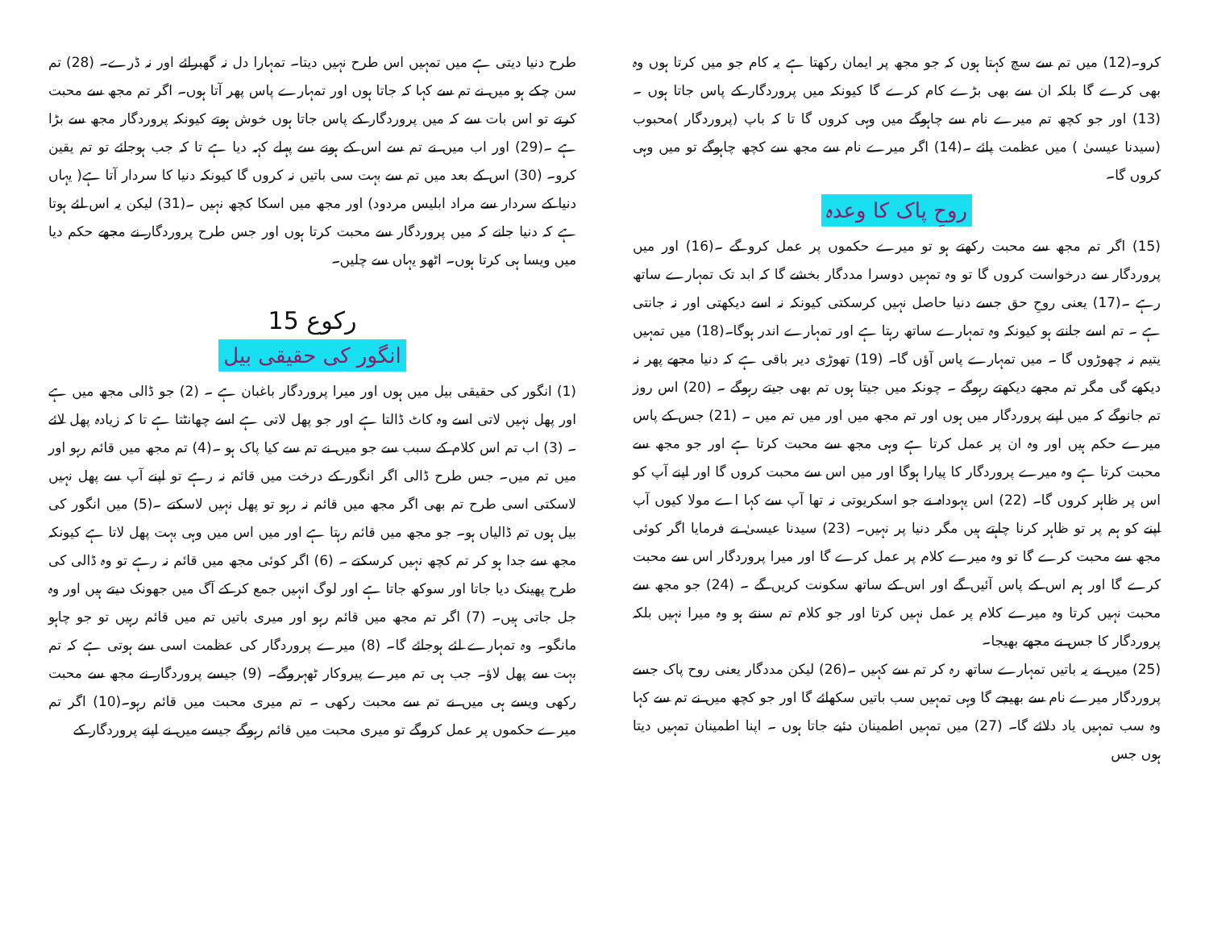کرو۔(12) میں تم سے سچ کہتا ہوں کہ جو مجھ پر ایمان رکھتا ہے یہ کام جو میں کرتا ہوں وہ بھی کرے گا بلکہ ان سے بھی بڑے کام کرے گا کیونکہ میں پروردگار کے پاس جاتا ہوں ۔ (13) اور جو کچھ تم میرے نام سے چاہوگے میں وہی کروں گا تا کہ باپ (پروردگار )محبوب (سیدنا عیسیٰ ) میں عظمت پائے ۔(14) اگر میرے نام سے مجھ سے کچھ چاہوگے تو میں وہی کروں گا۔
روحِ پاک کا وعدہ
(15) اگر تم مجھ سے محبت رکھتے ہو تو میرے حکموں پر عمل کرو گے ۔(16) اور میں پروردگار سے درخواست کروں گا تو وہ تمہیں دوسرا مددگار بخشے گا کہ ابد تک تمہارے ساتھ رہے ۔(17) یعنی روحِ حق جسے دنیا حاصل نہیں کرسکتی کیونکہ نہ اسے دیکھتی اور نہ جانتی ہے ۔ تم اسے جانتے ہو کیونکہ وہ تمہارے ساتھ رہتا ہے اور تمہارے اندر ہوگا۔(18) میں تمہیں یتیم نہ چھوڑوں گا ۔ میں تمہارے پاس آؤں گا۔ (19) تھوڑی دیر باقی ہے کہ دنیا مجھے پھر نہ دیکھے گی مگر تم مجھے دیکھتے رہوگے ۔ چونکہ میں جیتا ہوں تم بھی جیتے رہوگے ۔ (20) اس روز تم جانوگے کہ میں اپنے پروردگار میں ہوں اور تم مجھ میں اور میں تم میں ۔ (21) جس کے پاس میرے حکم ہیں اور وہ ان پر عمل کرتا ہے وہی مجھ سے محبت کرتا ہے اور جو مجھ سے محبت کرتا ہے وہ میرے پروردگار کا پیارا ہوگا اور میں اس سے محبت کروں گا اور اپنے آپ کو اس پر ظاہر کروں گا۔ (22) اس یہوداہ نے جو اسکریوتی نہ تھا آپ سے کہا اے مولا کیوں آپ اپنے کو ہم پر تو ظاہر کرنا چاہتے ہیں مگر دنیا پر نہیں۔ (23) سیدنا عیسیٰ نے فرمایا اگر کوئی مجھ سے محبت کرے گا تو وہ میرے کلام پر عمل کرے گا اور میرا پروردگار اس سے محبت کرے گا اور ہم اس کے پاس آئیں گے اور اس کے ساتھ سکونت کریں گے ۔ (24) جو مجھ سے محبت نہیں کرتا وہ میرے کلام پر عمل نہیں کرتا اور جو کلام تم سنتے ہو وہ میرا نہیں بلکہ پروردگار کا جس نے مجھے بھیجا۔
(25) میں نے یہ باتیں تمہارے ساتھ رہ کر تم سے کہیں ۔(26) لیکن مددگار یعنی روح پاک جسے پروردگار میرے نام سے بھیجے گا وہی تمہیں سب باتیں سکھائے گا اور جو کچھ میں نے تم سے کہا وہ سب تمہیں یاد دلائے گا۔ (27) میں تمہیں اطمینان دئیے جاتا ہوں ۔ اپنا اطمینان تمہیں دیتا ہوں جس
طرح دنیا دیتی ہے میں تمہیں اس طرح نہیں دیتا۔ تمہارا دل نہ گھبرائے اور نہ ڈرے۔ (28) تم سن چکے ہو میں نے تم سے کہا کہ جاتا ہوں اور تمہارے پاس پھر آتا ہوں۔ اگر تم مجھ سے محبت کرتے تو اس بات سے کہ میں پروردگار کے پاس جاتا ہوں خوش ہوتے کیونکہ پروردگار مجھ سے بڑا ہے ۔(29) اور اب میں نے تم سے اس کے ہونے سے پہلے کہہ دیا ہے تا کہ جب ہوجائے تو تم یقین کرو۔ (30) اس کے بعد میں تم سے بہت سی باتیں نہ کروں گا کیونکہ دنیا کا سردار آتا ہے( یہاں دنیا کے سردار سے مراد ابلیس مردود) اور مجھ میں اسکا کچھ نہیں ۔(31) لیکن یہ اس لئے ہوتا ہے کہ دنیا جانے کہ میں پروردگار سے محبت کرتا ہوں اور جس طرح پروردگار نے مجھے حکم دیا میں ویسا ہی کرتا ہوں۔ اٹھو یہاں سے چلیں۔
رکوع 15
انگور کی حقیقی بیل
(1) انگور کی حقیقی بیل میں ہوں اور میرا پروردگار باغبان ہے ۔ (2) جو ڈالی مجھ میں ہے اور پھل نہیں لاتی اسے وہ کاٹ ڈالتا ہے اور جو پھل لاتی ہے اسے چھانٹتا ہے تا کہ زیادہ پھل لائے ۔ (3) اب تم اس کلام کے سبب سے جو میں نے تم سے کیا پاک ہو ۔(4) تم مجھ میں قائم رہو اور میں تم میں۔ جس طرح ڈالی اگر انگور کے درخت میں قائم نہ رہے تو اپنے آپ سے پھل نہیں لاسکتی اسی طرح تم بھی اگر مجھ میں قائم نہ رہو تو پھل نہیں لاسکتے ۔(5) میں انگور کی بیل ہوں تم ڈالیاں ہو۔ جو مجھ میں قائم رہتا ہے اور میں اس میں وہی بہت پھل لاتا ہے کیونکہ مجھ سے جدا ہو کر تم کچھ نہیں کرسکتے ۔ (6) اگر کوئی مجھ میں قائم نہ رہے تو وہ ڈالی کی طرح پھینک دیا جاتا اور سوکھ جاتا ہے اور لوگ انہیں جمع کر کے آگ میں جھونک دیتے ہیں اور وہ جل جاتی ہیں۔ (7) اگر تم مجھ میں قائم رہو اور میری باتیں تم میں قائم رہیں تو جو چاہو مانگو۔ وہ تمہارے لئے ہوجائے گا۔ (8) میرے پروردگار کی عظمت اسی سے ہوتی ہے کہ تم بہت سے پھل لاؤ۔ جب ہی تم میرے پیروکار ٹھہروگے۔ (9) جیسے پروردگار نے مجھ سے محبت رکھی ویسے ہی میں نے تم سے محبت رکھی ۔ تم میری محبت میں قائم رہو۔(10) اگر تم میرے حکموں پر عمل کروگے تو میری محبت میں قائم رہوگے جیسے میں نے اپنے پروردگار کے